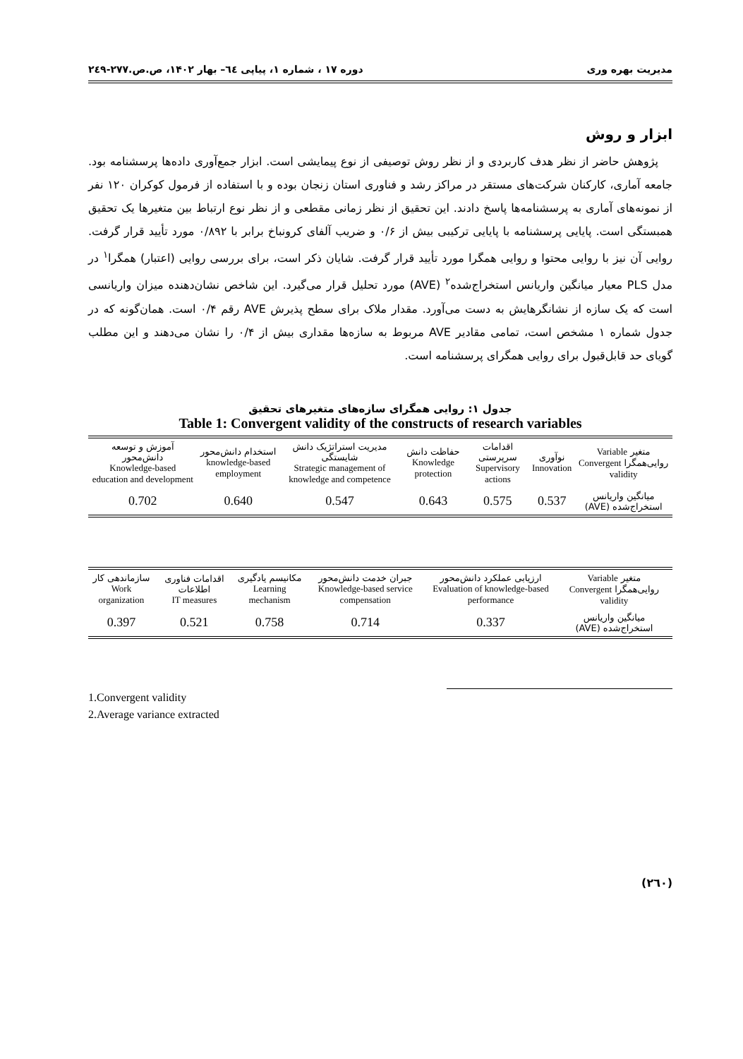مدیریت بهره وری دوره ۱۷ ، شماره ۱، پیاپی ٦٤– بهار ۱۴۰۲، ص.ص.۲۷۷-۲٤۹
ابزار و روش
پژوهش حاضر از نظر هدف کاربردی و از نظر روش توصیفی از نوع پیمایشی است. ابزار جمع‌آوری داده‌ها پرسشنامه بود. جامعه آماری، کارکنان شرکت‌های مستقر در مراکز رشد و فناوری استان زنجان بوده و با استفاده از فرمول کوکران ۱۲۰ نفر از نمونه‌های آماری به پرسشنامه‌ها پاسخ دادند. این تحقیق از نظر زمانی مقطعی و از نظر نوع ارتباط بین متغیرها یک تحقیق همبستگی است. پایایی پرسشنامه با پایایی ترکیبی بیش از ۰/۶ و ضریب آلفای کرونباخ برابر با ۰/۸۹۲ مورد تأیید قرار گرفت. روایی آن نیز با روایی محتوا و روایی همگرا مورد تأیید قرار گرفت. شایان ذکر است، برای بررسی روایی (اعتبار) همگرا<sup>۱</sup> در مدل PLS معیار میانگین واریانس استخراج‌شده<sup>۲</sup> (AVE) مورد تحلیل قرار می‌گیرد. این شاخص نشان‌دهنده میزان واریانسی است که یک سازه از نشانگرهایش به دست می‌آورد. مقدار ملاک برای سطح پذیرش AVE رقم ۰/۴ است. همان‌گونه که در جدول شماره ۱ مشخص است، تمامی مقادیر AVE مربوط به سازه‌ها مقداری بیش از ۰/۴ را نشان می‌دهند و این مطلب گویای حد قابل‌قبول برای روایی همگرای پرسشنامه است.
جدول ۱: روایی همگرای سازه‌های متغیرهای تحقیق
Table 1: Convergent validity of the constructs of research variables
| متغیر Variable روایی‌همگرا Convergent validity | نوآوری Innovation | اقدامات سرپرستی Supervisory actions | حفاظت دانش Knowledge protection | مدیریت استراتژیک دانش شایستگی Strategic management of knowledge and competence | استخدام دانش‌محور knowledge-based employment | آموزش و توسعه دانش‌محور Knowledge-based education and development |
| --- | --- | --- | --- | --- | --- | --- |
| میانگین واریانس استخراج‌شده (AVE) | 0.537 | 0.575 | 0.643 | 0.547 | 0.640 | 0.702 |
| متغیر Variable روایی‌همگرا Convergent validity | ارزیابی عملکرد دانش‌محور Evaluation of knowledge-based performance | جبران خدمت دانش‌محور Knowledge-based service compensation | مکانیسم یادگیری Learning mechanism | اقدامات فناوری اطلاعات IT measures | سازماندهی کار Work organization |
| --- | --- | --- | --- | --- | --- |
| میانگین واریانس استخراج‌شده (AVE) | 0.337 | 0.714 | 0.758 | 0.521 | 0.397 |
1.Convergent validity
2.Average variance extracted
(۲٦۰)